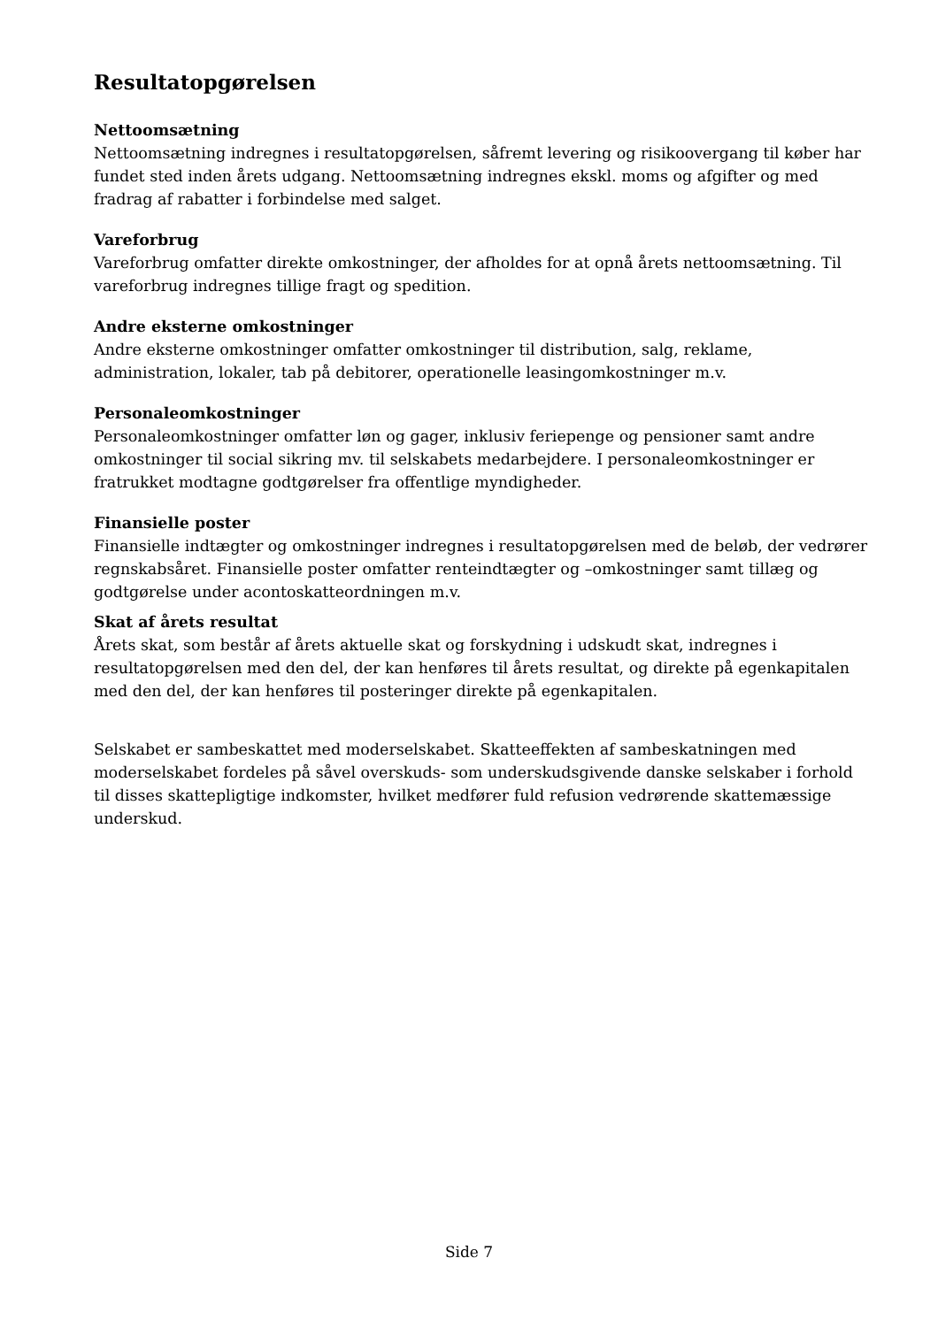Resultatopgørelsen
Nettoomsætning
Nettoomsætning indregnes i resultatopgørelsen, såfremt levering og risikoovergang til køber har fundet sted inden årets udgang. Nettoomsætning indregnes ekskl. moms og afgifter og med fradrag af rabatter i forbindelse med salget.
Vareforbrug
Vareforbrug omfatter direkte omkostninger, der afholdes for at opnå årets nettoomsætning. Til vareforbrug indregnes tillige fragt og spedition.
Andre eksterne omkostninger
Andre eksterne omkostninger omfatter omkostninger til distribution, salg, reklame, administration, lokaler, tab på debitorer, operationelle leasingomkostninger m.v.
Personaleomkostninger
Personaleomkostninger omfatter løn og gager, inklusiv feriepenge og pensioner samt andre omkostninger til social sikring mv. til selskabets medarbejdere. I personaleomkostninger er fratrukket modtagne godtgørelser fra offentlige myndigheder.
Finansielle poster
Finansielle indtægter og omkostninger indregnes i resultatopgørelsen med de beløb, der vedrører regnskabsåret. Finansielle poster omfatter renteindtægter og –omkostninger samt tillæg og godtgørelse under acontoskatteordningen m.v.
Skat af årets resultat
Årets skat, som består af årets aktuelle skat og forskydning i udskudt skat, indregnes i resultatopgørelsen med den del, der kan henføres til årets resultat, og direkte på egenkapitalen med den del, der kan henføres til posteringer direkte på egenkapitalen.
Selskabet er sambeskattet med moderselskabet. Skatteeffekten af sambeskatningen med moderselskabet fordeles på såvel overskuds- som underskudsgivende danske selskaber i forhold til disses skattepligtige indkomster, hvilket medfører fuld refusion vedrørende skattemæssige underskud.
Side 7